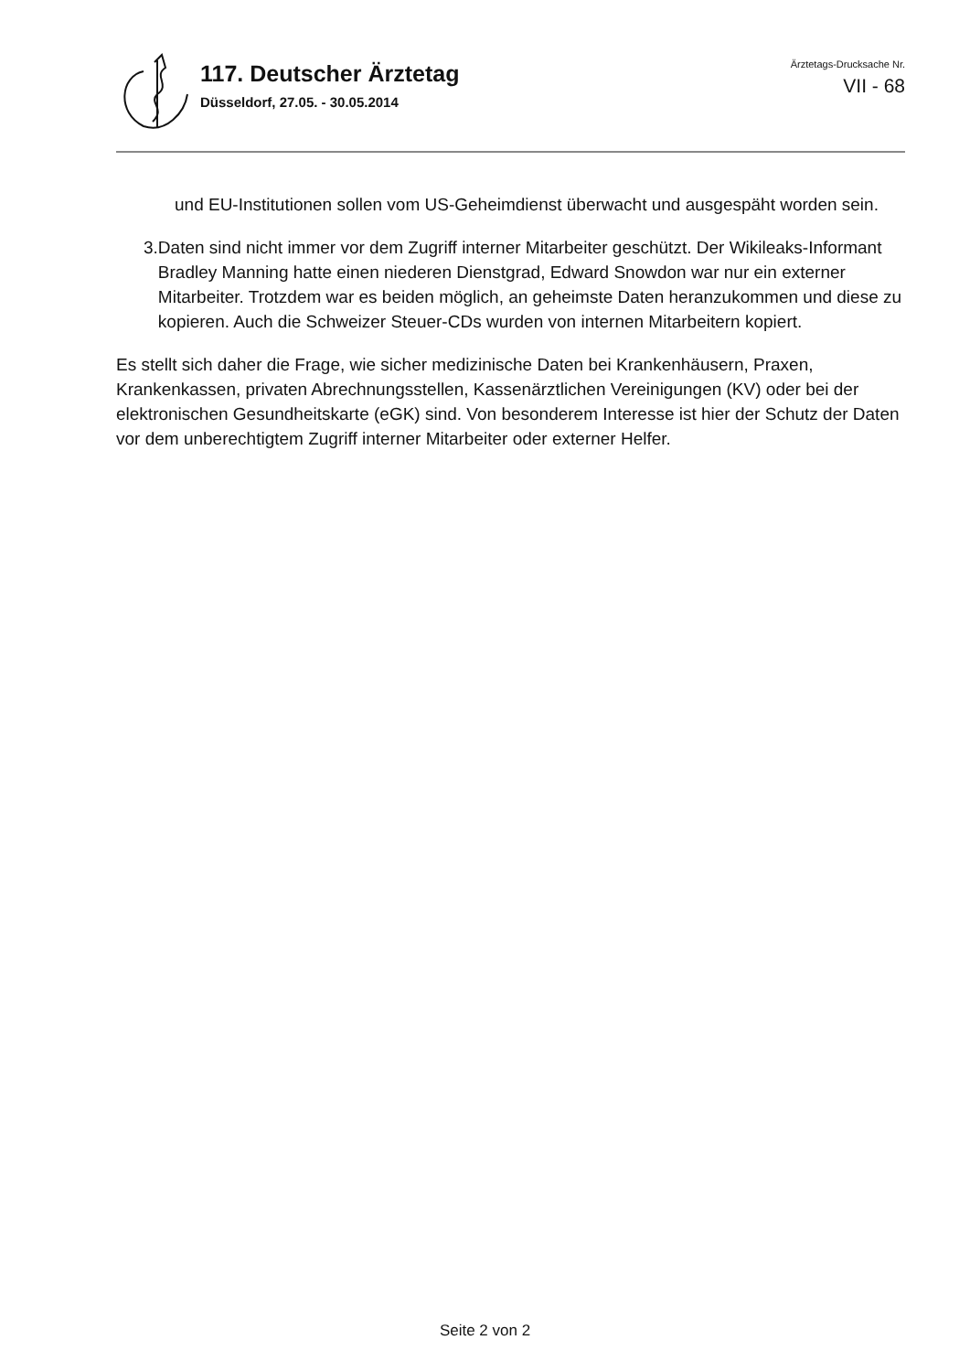117. Deutscher Ärztetag
Düsseldorf, 27.05. - 30.05.2014
Ärztetags-Drucksache Nr.
VII - 68
und EU-Institutionen sollen vom US-Geheimdienst überwacht und ausgespäht worden sein.
3. Daten sind nicht immer vor dem Zugriff interner Mitarbeiter geschützt. Der Wikileaks-Informant Bradley Manning hatte einen niederen Dienstgrad, Edward Snowdon war nur ein externer Mitarbeiter. Trotzdem war es beiden möglich, an geheimste Daten heranzukommen und diese zu kopieren. Auch die Schweizer Steuer-CDs wurden von internen Mitarbeitern kopiert.
Es stellt sich daher die Frage, wie sicher medizinische Daten bei Krankenhäusern, Praxen, Krankenkassen, privaten Abrechnungsstellen, Kassenärztlichen Vereinigungen (KV) oder bei der elektronischen Gesundheitskarte (eGK) sind. Von besonderem Interesse ist hier der Schutz der Daten vor dem unberechtigtem Zugriff interner Mitarbeiter oder externer Helfer.
Seite 2 von 2